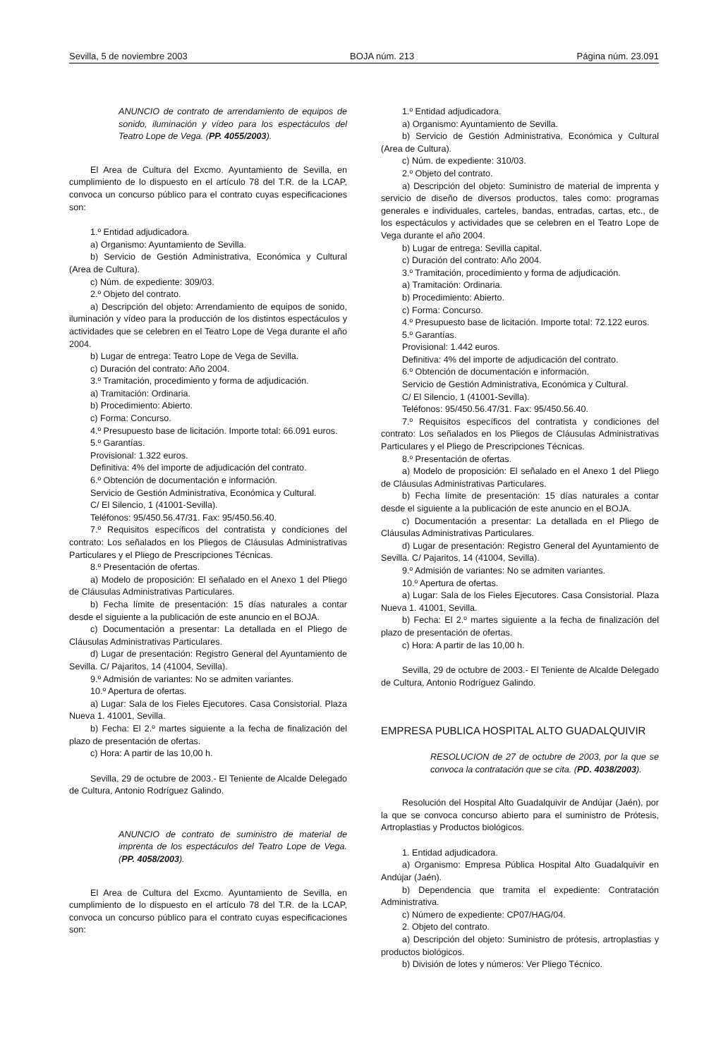Sevilla, 5 de noviembre 2003 BOJA núm. 213 Página núm. 23.091
ANUNCIO de contrato de arrendamiento de equipos de sonido, iluminación y vídeo para los espectáculos del Teatro Lope de Vega. (PP. 4055/2003).
El Area de Cultura del Excmo. Ayuntamiento de Sevilla, en cumplimiento de lo dispuesto en el artículo 78 del T.R. de la LCAP, convoca un concurso público para el contrato cuyas especificaciones son:
1.º Entidad adjudicadora.
a) Organismo: Ayuntamiento de Sevilla.
b) Servicio de Gestión Administrativa, Económica y Cultural (Area de Cultura).
c) Núm. de expediente: 309/03.
2.º Objeto del contrato.
a) Descripción del objeto: Arrendamiento de equipos de sonido, iluminación y vídeo para la producción de los distintos espectáculos y actividades que se celebren en el Teatro Lope de Vega durante el año 2004.
b) Lugar de entrega: Teatro Lope de Vega de Sevilla.
c) Duración del contrato: Año 2004.
3.º Tramitación, procedimiento y forma de adjudicación.
a) Tramitación: Ordinaria.
b) Procedimiento: Abierto.
c) Forma: Concurso.
4.º Presupuesto base de licitación. Importe total: 66.091 euros.
5.º Garantías.
Provisional: 1.322 euros.
Definitiva: 4% del importe de adjudicación del contrato.
6.º Obtención de documentación e información.
Servicio de Gestión Administrativa, Económica y Cultural.
C/ El Silencio, 1 (41001-Sevilla).
Teléfonos: 95/450.56.47/31. Fax: 95/450.56.40.
7.º Requisitos específicos del contratista y condiciones del contrato: Los señalados en los Pliegos de Cláusulas Administrativas Particulares y el Pliego de Prescripciones Técnicas.
8.º Presentación de ofertas.
a) Modelo de proposición: El señalado en el Anexo 1 del Pliego de Cláusulas Administrativas Particulares.
b) Fecha límite de presentación: 15 días naturales a contar desde el siguiente a la publicación de este anuncio en el BOJA.
c) Documentación a presentar: La detallada en el Pliego de Cláusulas Administrativas Particulares.
d) Lugar de presentación: Registro General del Ayuntamiento de Sevilla. C/ Pajaritos, 14 (41004, Sevilla).
9.º Admisión de variantes: No se admiten variantes.
10.º Apertura de ofertas.
a) Lugar: Sala de los Fieles Ejecutores. Casa Consistorial. Plaza Nueva 1. 41001, Sevilla.
b) Fecha: El 2.º martes siguiente a la fecha de finalización del plazo de presentación de ofertas.
c) Hora: A partir de las 10,00 h.
Sevilla, 29 de octubre de 2003.- El Teniente de Alcalde Delegado de Cultura, Antonio Rodríguez Galindo.
ANUNCIO de contrato de suministro de material de imprenta de los espectáculos del Teatro Lope de Vega. (PP. 4058/2003).
El Area de Cultura del Excmo. Ayuntamiento de Sevilla, en cumplimiento de lo dispuesto en el artículo 78 del T.R. de la LCAP, convoca un concurso público para el contrato cuyas especificaciones son:
1.º Entidad adjudicadora.
a) Organismo: Ayuntamiento de Sevilla.
b) Servicio de Gestión Administrativa, Económica y Cultural (Area de Cultura).
c) Núm. de expediente: 310/03.
2.º Objeto del contrato.
a) Descripción del objeto: Suministro de material de imprenta y servicio de diseño de diversos productos, tales como: programas generales e individuales, carteles, bandas, entradas, cartas, etc., de los espectáculos y actividades que se celebren en el Teatro Lope de Vega durante el año 2004.
b) Lugar de entrega: Sevilla capital.
c) Duración del contrato: Año 2004.
3.º Tramitación, procedimiento y forma de adjudicación.
a) Tramitación: Ordinaria.
b) Procedimiento: Abierto.
c) Forma: Concurso.
4.º Presupuesto base de licitación. Importe total: 72.122 euros.
5.º Garantías.
Provisional: 1.442 euros.
Definitiva: 4% del importe de adjudicación del contrato.
6.º Obtención de documentación e información.
Servicio de Gestión Administrativa, Económica y Cultural.
C/ El Silencio, 1 (41001-Sevilla).
Teléfonos: 95/450.56.47/31. Fax: 95/450.56.40.
7.º Requisitos específicos del contratista y condiciones del contrato: Los señalados en los Pliegos de Cláusulas Administrativas Particulares y el Pliego de Prescripciones Técnicas.
8.º Presentación de ofertas.
a) Modelo de proposición: El señalado en el Anexo 1 del Pliego de Cláusulas Administrativas Particulares.
b) Fecha límite de presentación: 15 días naturales a contar desde el siguiente a la publicación de este anuncio en el BOJA.
c) Documentación a presentar: La detallada en el Pliego de Cláusulas Administrativas Particulares.
d) Lugar de presentación: Registro General del Ayuntamiento de Sevilla. C/ Pajaritos, 14 (41004, Sevilla).
9.º Admisión de variantes: No se admiten variantes.
10.º Apertura de ofertas.
a) Lugar: Sala de los Fieles Ejecutores. Casa Consistorial. Plaza Nueva 1. 41001, Sevilla.
b) Fecha: El 2.º martes siguiente a la fecha de finalización del plazo de presentación de ofertas.
c) Hora: A partir de las 10,00 h.
Sevilla, 29 de octubre de 2003.- El Teniente de Alcalde Delegado de Cultura, Antonio Rodríguez Galindo.
EMPRESA PUBLICA HOSPITAL ALTO GUADALQUIVIR
RESOLUCION de 27 de octubre de 2003, por la que se convoca la contratación que se cita. (PD. 4038/2003).
Resolución del Hospital Alto Guadalquivir de Andújar (Jaén), por la que se convoca concurso abierto para el suministro de Prótesis, Artroplastias y Productos biológicos.
1. Entidad adjudicadora.
a) Organismo: Empresa Pública Hospital Alto Guadalquivir en Andújar (Jaén).
b) Dependencia que tramita el expediente: Contratación Administrativa.
c) Número de expediente: CP07/HAG/04.
2. Objeto del contrato.
a) Descripción del objeto: Suministro de prótesis, artroplastias y productos biológicos.
b) División de lotes y números: Ver Pliego Técnico.